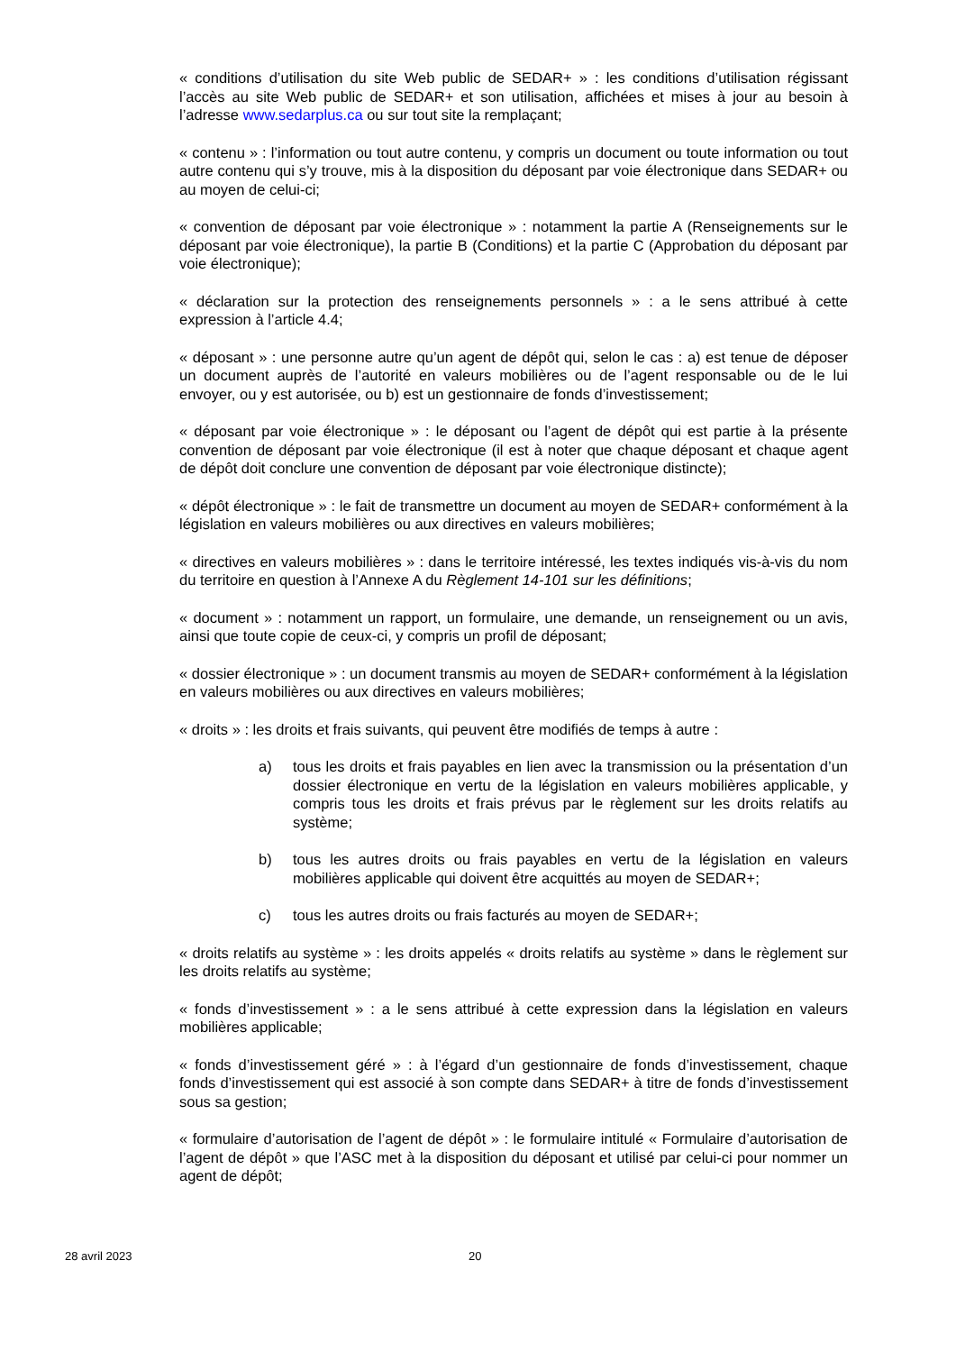« conditions d’utilisation du site Web public de SEDAR+ » : les conditions d’utilisation régissant l’accès au site Web public de SEDAR+ et son utilisation, affichées et mises à jour au besoin à l’adresse www.sedarplus.ca ou sur tout site la remplaçant;
« contenu » : l’information ou tout autre contenu, y compris un document ou toute information ou tout autre contenu qui s’y trouve, mis à la disposition du déposant par voie électronique dans SEDAR+ ou au moyen de celui-ci;
« convention de déposant par voie électronique » : notamment la partie A (Renseignements sur le déposant par voie électronique), la partie B (Conditions) et la partie C (Approbation du déposant par voie électronique);
« déclaration sur la protection des renseignements personnels » : a le sens attribué à cette expression à l’article 4.4;
« déposant » : une personne autre qu’un agent de dépôt qui, selon le cas : a) est tenue de déposer un document auprès de l’autorité en valeurs mobilières ou de l’agent responsable ou de le lui envoyer, ou y est autorisée, ou b) est un gestionnaire de fonds d’investissement;
« déposant par voie électronique » : le déposant ou l’agent de dépôt qui est partie à la présente convention de déposant par voie électronique (il est à noter que chaque déposant et chaque agent de dépôt doit conclure une convention de déposant par voie électronique distincte);
« dépôt électronique » : le fait de transmettre un document au moyen de SEDAR+ conformément à la législation en valeurs mobilières ou aux directives en valeurs mobilières;
« directives en valeurs mobilières » : dans le territoire intéressé, les textes indiqués vis-à-vis du nom du territoire en question à l’Annexe A du Règlement 14-101 sur les définitions;
« document » : notamment un rapport, un formulaire, une demande, un renseignement ou un avis, ainsi que toute copie de ceux-ci, y compris un profil de déposant;
« dossier électronique » : un document transmis au moyen de SEDAR+ conformément à la législation en valeurs mobilières ou aux directives en valeurs mobilières;
« droits » : les droits et frais suivants, qui peuvent être modifiés de temps à autre :
a) tous les droits et frais payables en lien avec la transmission ou la présentation d’un dossier électronique en vertu de la législation en valeurs mobilières applicable, y compris tous les droits et frais prévus par le règlement sur les droits relatifs au système;
b) tous les autres droits ou frais payables en vertu de la législation en valeurs mobilières applicable qui doivent être acquittés au moyen de SEDAR+;
c) tous les autres droits ou frais facturés au moyen de SEDAR+;
« droits relatifs au système » : les droits appelés « droits relatifs au système » dans le règlement sur les droits relatifs au système;
« fonds d’investissement » : a le sens attribué à cette expression dans la législation en valeurs mobilières applicable;
« fonds d’investissement géré » : à l’égard d’un gestionnaire de fonds d’investissement, chaque fonds d’investissement qui est associé à son compte dans SEDAR+ à titre de fonds d’investissement sous sa gestion;
« formulaire d’autorisation de l’agent de dépôt » : le formulaire intitulé « Formulaire d’autorisation de l’agent de dépôt » que l’ASC met à la disposition du déposant et utilisé par celui-ci pour nommer un agent de dépôt;
28 avril 2023 20